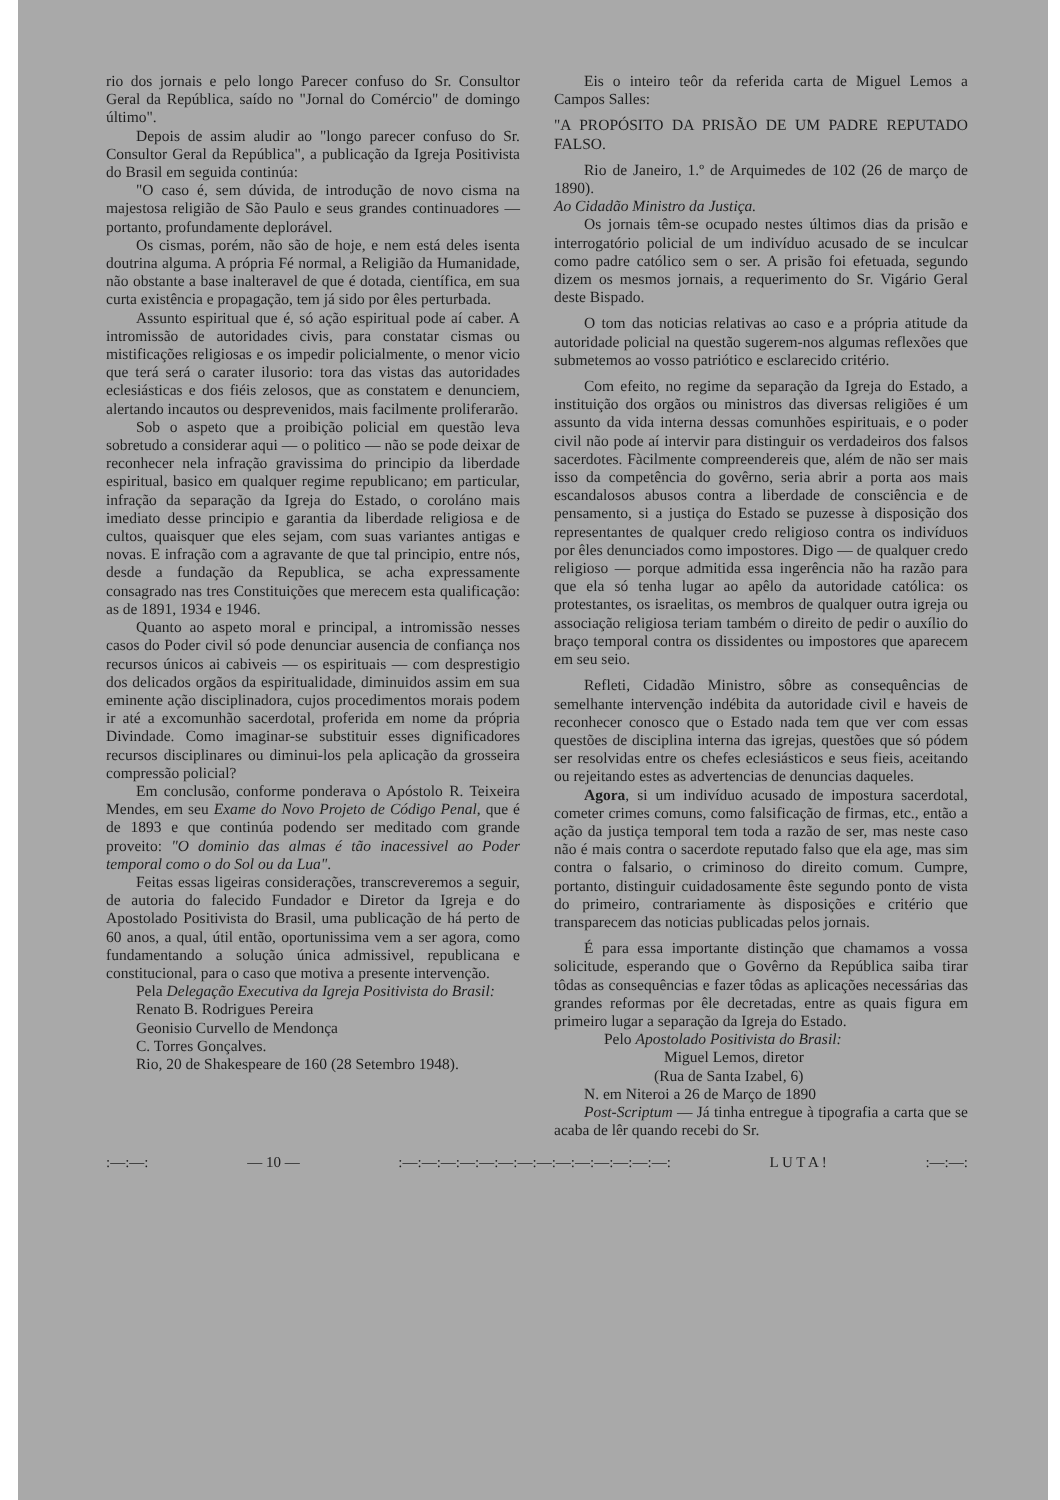rio dos jornais e pelo longo Parecer confuso do Sr. Consultor Geral da República, saído no "Jornal do Comércio" de domingo último".
Depois de assim aludir ao "longo parecer confuso do Sr. Consultor Geral da República", a publicação da Igreja Positivista do Brasil em seguida continúa:
"O caso é, sem dúvida, de introdução de novo cisma na majestosa religião de São Paulo e seus grandes continuadores — portanto, profundamente deplorável.
Os cismas, porém, não são de hoje, e nem está deles isenta doutrina alguma. A própria Fé normal, a Religião da Humanidade, não obstante a base inalteravel de que é dotada, científica, em sua curta existência e propagação, tem já sido por êles perturbada.
Assunto espiritual que é, só ação espiritual pode aí caber. A intromissão de autoridades civis, para constatar cismas ou mistificações religiosas e os impedir policialmente, o menor vicio que terá será o carater ilusorio: tora das vistas das autoridades eclesiásticas e dos fiéis zelosos, que as constatem e denunciem, alertando incautos ou desprevenidos, mais facilmente proliferarão.
Sob o aspeto que a proibição policial em questão leva sobretudo a considerar aqui — o politico — não se pode deixar de reconhecer nela infração gravissima do principio da liberdade espiritual, basico em qualquer regime republicano; em particular, infração da separação da Igreja do Estado, o coroláno mais imediato desse principio e garantia da liberdade religiosa e de cultos, quaisquer que eles sejam, com suas variantes antigas e novas. E infração com a agravante de que tal principio, entre nós, desde a fundação da Republica, se acha expressamente consagrado nas tres Constituições que merecem esta qualificação: as de 1891, 1934 e 1946.
Quanto ao aspeto moral e principal, a intromissão nesses casos do Poder civil só pode denunciar ausencia de confiança nos recursos únicos ai cabiveis — os espirituais — com desprestigio dos delicados orgãos da espiritualidade, diminuidos assim em sua eminente ação disciplinadora, cujos procedimentos morais podem ir até a excomunhão sacerdotal, proferida em nome da própria Divindade. Como imaginar-se substituir esses dignificadores recursos disciplinares ou diminui-los pela aplicação da grosseira compressão policial?
Em conclusão, conforme ponderava o Apóstolo R. Teixeira Mendes, em seu Exame do Novo Projeto de Código Penal, que é de 1893 e que continúa podendo ser meditado com grande proveito: "O dominio das almas é tão inacessivel ao Poder temporal como o do Sol ou da Lua".
Feitas essas ligeiras considerações, transcreveremos a seguir, de autoria do falecido Fundador e Diretor da Igreja e do Apostolado Positivista do Brasil, uma publicação de há perto de 60 anos, a qual, útil então, oportunissima vem a ser agora, como fundamentando a solução única admissivel, republicana e constitucional, para o caso que motiva a presente intervenção.
Pela Delegação Executiva da Igreja Positivista do Brasil:
Renato B. Rodrigues Pereira
Geonisio Curvello de Mendonça
C. Torres Gonçalves.
Rio, 20 de Shakespeare de 160 (28 Setembro 1948).
Eis o inteiro teôr da referida carta de Miguel Lemos a Campos Salles:
"A PROPÓSITO DA PRISÃO DE UM PADRE REPUTADO FALSO.
Rio de Janeiro, 1.º de Arquimedes de 102 (26 de março de 1890).
Ao Cidadão Ministro da Justiça.
Os jornais têm-se ocupado nestes últimos dias da prisão e interrogatório policial de um indivíduo acusado de se inculcar como padre católico sem o ser. A prisão foi efetuada, segundo dizem os mesmos jornais, a requerimento do Sr. Vigário Geral deste Bispado.
O tom das noticias relativas ao caso e a própria atitude da autoridade policial na questão sugerem-nos algumas reflexões que submetemos ao vosso patriótico e esclarecido critério.
Com efeito, no regime da separação da Igreja do Estado, a instituição dos orgãos ou ministros das diversas religiões é um assunto da vida interna dessas comunhões espirituais, e o poder civil não pode aí intervir para distinguir os verdadeiros dos falsos sacerdotes. Fàcilmente compreendereis que, além de não ser mais isso da competência do govêrno, seria abrir a porta aos mais escandalosos abusos contra a liberdade de consciência e de pensamento, si a justiça do Estado se puzesse à disposição dos representantes de qualquer credo religioso contra os indivíduos por êles denunciados como impostores. Digo — de qualquer credo religioso — porque admitida essa ingerência não ha razão para que ela só tenha lugar ao apêlo da autoridade católica: os protestantes, os israelitas, os membros de qualquer outra igreja ou associação religiosa teriam também o direito de pedir o auxílio do braço temporal contra os dissidentes ou impostores que aparecem em seu seio.
Refleti, Cidadão Ministro, sôbre as consequências de semelhante intervenção indébita da autoridade civil e haveis de reconhecer conosco que o Estado nada tem que ver com essas questões de disciplina interna das igrejas, questões que só pódem ser resolvidas entre os chefes eclesiásticos e seus fieis, aceitando ou rejeitando estes as advertencias de denuncias daqueles.
Agora, si um indivíduo acusado de impostura sacerdotal, cometer crimes comuns, como falsificação de firmas, etc., então a ação da justiça temporal tem toda a razão de ser, mas neste caso não é mais contra o sacerdote reputado falso que ela age, mas sim contra o falsario, o criminoso do direito comum. Cumpre, portanto, distinguir cuidadosamente êste segundo ponto de vista do primeiro, contrariamente às disposições e critério que transparecem das noticias publicadas pelos jornais.
É para essa importante distinção que chamamos a vossa solicitude, esperando que o Govêrno da República saiba tirar tôdas as consequências e fazer tôdas as aplicações necessárias das grandes reformas por êle decretadas, entre as quais figura em primeiro lugar a separação da Igreja do Estado.
Pelo Apostolado Positivista do Brasil:
Miguel Lemos, diretor
(Rua de Santa Izabel, 6)
N. em Niteroi a 26 de Março de 1890
Post-Scriptum — Já tinha entregue à tipografia a carta que se acaba de lêr quando recebi do Sr.
:—:—: — 10 — :—:—:—:—:—:—:—:—:—:—:—:—:—:—: L U T A ! :—:—: